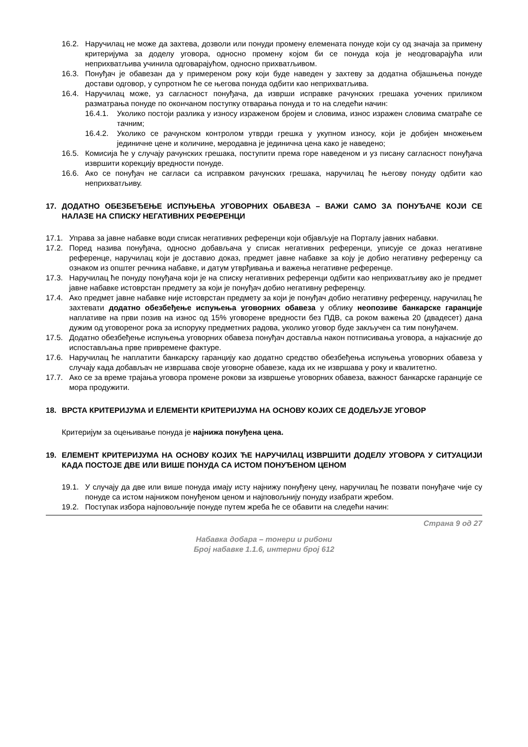16.2. Наручилац не може да захтева, дозволи или понуди промену елемената понуде који су од значаја за примену критеријума за доделу уговора, односно промену којом би се понуда која је неодговарајућа или неприхватљива учинила одговарајућом, односно прихватљивом.
16.3. Понуђач је обавезан да у примереном року који буде наведен у захтеву за додатна објашњења понуде достави одговор, у супротном ће се његова понуда одбити као неприхватљива.
16.4. Наручилац може, уз сагласност понуђача, да изврши исправке рачунских грешака уочених приликом разматрања понуде по окончаном поступку отварања понуда и то на следећи начин:
16.4.1. Уколико постоји разлика у износу израженом бројем и словима, износ изражен словима сматраће се тачним;
16.4.2. Уколико се рачунском контролом утврди грешка у укупном износу, који је добијен множењем јединичне цене и количине, меродавна је јединична цена како је наведено;
16.5. Комисија ће у случају рачунских грешака, поступити према горе наведеном и уз писану сагласност понуђача извршити корекцију вредности понуде.
16.6. Ако се понуђач не сагласи са исправком рачунских грешака, наручилац ће његову понуду одбити као неприхватљиву.
17. ДОДАТНО ОБЕЗБЕЂЕЊЕ ИСПУЊЕЊА УГОВОРНИХ ОБАВЕЗА – ВАЖИ САМО ЗА ПОНУЂАЧЕ КОЈИ СЕ НАЛАЗЕ НА СПИСКУ НЕГАТИВНИХ РЕФЕРЕНЦИ
17.1. Управа за јавне набавке води списак негативних референци који објављује на Порталу јавних набавки.
17.2. Поред назива понуђача, односно добављача у списак негативних референци, уписује се доказ негативне референце, наручилац који је доставио доказ, предмет јавне набавке за коју је добио негативну референцу са ознаком из општег речника набавке, и датум утврђивања и важења негативне референце.
17.3. Наручилац ће понуду понуђача који је на списку негативних референци одбити као неприхватљиву ако је предмет јавне набавке истоврстан предмету за који је понуђач добио негативну референцу.
17.4. Ако предмет јавне набавке није истоврстан предмету за који је понуђач добио негативну референцу, наручилац ће захтевати додатно обезбеђење испуњења уговорних обавеза у облику неопозиве банкарске гаранције наплативе на први позив на износ од 15% уговорене вредности без ПДВ, са роком важења 20 (двадесет) дана дужим од уговореног рока за испоруку предметних радова, уколико уговор буде закључен са тим понуђачем.
17.5. Додатно обезбеђење испуњења уговорних обавеза понуђач доставља након потписивања уговора, а најкасније до испостављања прве привремене фактуре.
17.6. Наручилац ће наплатити банкарску гаранцију као додатно средство обезбеђења испуњења уговорних обавеза у случају када добављач не извршава своје уговорне обавезе, када их не извршава у року и квалитетно.
17.7. Ако се за време трајања уговора промене рокови за извршење уговорних обавеза, важност банкарске гаранције се мора продужити.
18. ВРСТА КРИТЕРИЈУМА И ЕЛЕМЕНТИ КРИТЕРИЈУМА НА ОСНОВУ КОЈИХ СЕ ДОДЕЉУЈЕ УГОВОР
Критеријум за оцењивање понуда је најнижа понуђена цена.
19. ЕЛЕМЕНТ КРИТЕРИЈУМА НА ОСНОВУ КОЈИХ ЋЕ НАРУЧИЛАЦ ИЗВРШИТИ ДОДЕЛУ УГОВОРА У СИТУАЦИЈИ КАДА ПОСТОЈЕ ДВЕ ИЛИ ВИШЕ ПОНУДА СА ИСТОМ ПОНУЂЕНОМ ЦЕНОМ
19.1. У случају да две или више понуда имају исту најнижу понуђену цену, наручилац ће позвати понуђаче чије су понуде са истом најнижом понуђеном ценом и најповољнију понуду изабрати жребом.
19.2. Поступак избора најповољније понуде путем жреба ће се обавити на следећи начин:
Страна 9 од 27
Набавка добара – тонери и рибони
Број набавке 1.1.6, интерни број 612